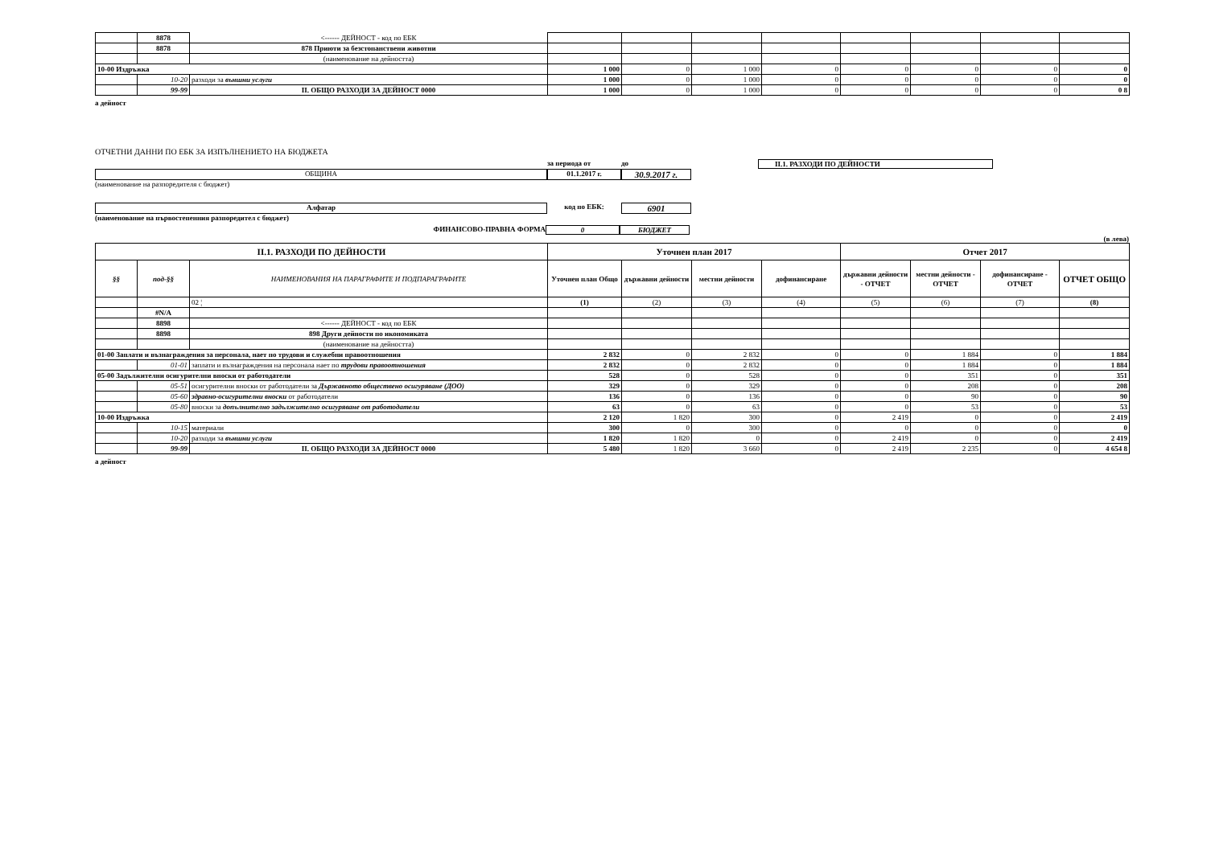| | 8878 | <------ ДЕЙНОСТ - код по ЕБК | | | | | | | | |
| | 8878 | 878 Приюти за безстопанствени животни | | | | | | | | |
| | | (наименование на дейността) | | | | | | | | |
| 10-00 Издръжка | | | 1 000 | 0 | 1 000 | 0 | 0 | 0 | 0 | 0 |
| | 10-20 | разходи за външни услуги | 1 000 | 0 | 1 000 | 0 | 0 | 0 | 0 | 0 |
| | 99-99 | II. ОБЩО РАЗХОДИ ЗА ДЕЙНОСТ 0000 | 1 000 | 0 | 1 000 | 0 | 0 | 0 | 0 | 0 8 |
а дейност
ОТЧЕТНИ ДАННИ ПО ЕБК ЗА ИЗПЪЛНЕНИЕТО НА БЮДЖЕТА
за периода от до II.1. РАЗХОДИ ПО ДЕЙНОСТИ
ОБЩИНА 01.1.2017 г.
30.9.2017 г.
(наименование на разпоредителя с бюджет)
Алфатар код по ЕБК:
6901
(наименование на първостепенния разпоредител с бюджет)
ФИНАНСОВО-ПРАВНА ФОРМА 0 БЮДЖЕТ
(в лева)
| II.1. РАЗХОДИ ПО ДЕЙНОСТИ | | | Уточнен план 2017 | | | | Отчет 2017 | | | |
| --- | --- | --- | --- | --- | --- | --- | --- | --- | --- | --- |
| §§ | под-§§ | НАИМЕНОВАНИЯ НА ПАРАГРАФИТЕ И ПОДПАРАГРАФИТЕ | Уточнен план Общо | държавни дейности | местни дейности | дофинансиране | държавни дейности - ОТЧЕТ | местни дейности - ОТЧЕТ | дофинансиране - ОТЧЕТ | ОТЧЕТ ОБЩО |
| | | 02 ¦ | (1) | (2) | (3) | (4) | (5) | (6) | (7) | (8) |
| | #N/A | | | | | | | | | |
| | 8898 | <------ ДЕЙНОСТ - код по ЕБК | | | | | | | | |
| | 8898 | 898 Други дейности по икономиката | | | | | | | | |
| | | (наименование на дейността) | | | | | | | | |
| 01-00 Заплати и възнаграждения за персонала, нает по трудови и служебни правоотношения | | | 2 832 | 0 | 2 832 | 0 | 0 | 1 884 | 0 | 1 884 |
| | 01-01 | заплати и възнаграждения на персонала нает по трудови правоотношения | 2 832 | 0 | 2 832 | 0 | 0 | 1 884 | 0 | 1 884 |
| 05-00 Задължителни осигурителни вноски от работодатели | | | 528 | 0 | 528 | 0 | 0 | 351 | 0 | 351 |
| | 05-51 | осигурителни вноски от работодатели за Държавното обществено осигуряване (ДОО) | 329 | 0 | 329 | 0 | 0 | 208 | 0 | 208 |
| | 05-60 | здравно-осигурителни вноски от работодатели | 136 | 0 | 136 | 0 | 0 | 90 | 0 | 90 |
| | 05-80 | вноски за допълнително задължително осигуряване от работодатели | 63 | 0 | 63 | 0 | 0 | 53 | 0 | 53 |
| 10-00 Издръжка | | | 2 120 | 1 820 | 300 | 0 | 2 419 | 0 | 0 | 2 419 |
| | 10-15 | материали | 300 | 0 | 300 | 0 | 0 | 0 | 0 | 0 |
| | 10-20 | разходи за външни услуги | 1 820 | 1 820 | 0 | 0 | 2 419 | 0 | 0 | 2 419 |
| | 99-99 | II. ОБЩО РАЗХОДИ ЗА ДЕЙНОСТ 0000 | 5 480 | 1 820 | 3 660 | 0 | 2 419 | 2 235 | 0 | 4 654 8 |
а дейност